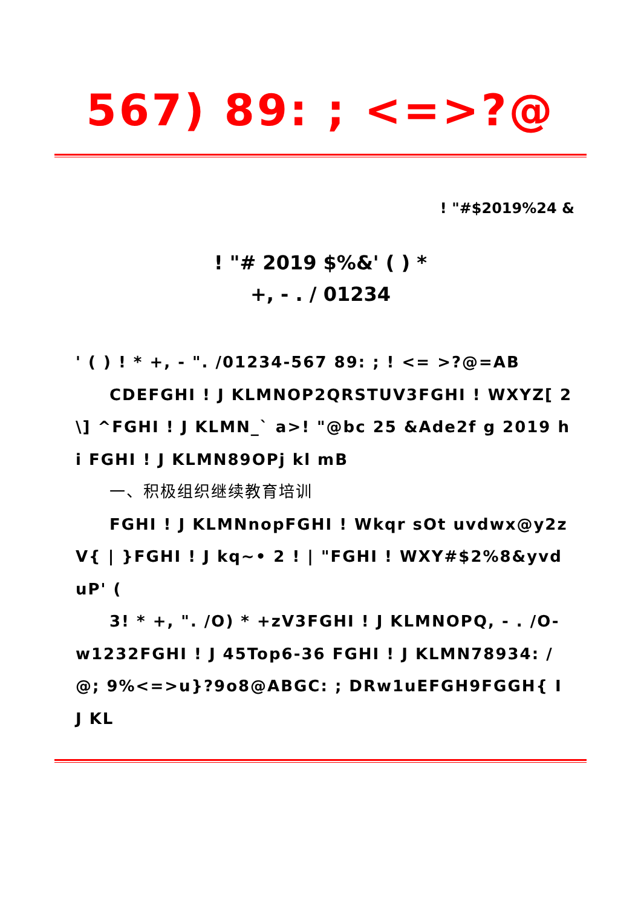567) 89: ; <=>?@
! "#$2019%24 &
! "# 2019 $%&' ( ) *
+, - . / 01234
' ( ) ! * +, - ". /01234-567 89: ; ! <= >?@=AB
CDEFGHI ! J KLMNOP2QRSTUV3FGHI ! WXYZ[ 2\] ^FGHI ! J KLMN_` a>! "@bc 25 &Ade2f g 2019 hi FGHI ! J KLMN89OPj kl mB
一、积极组织继续教育培训
FGHI ! J KLMNnopFGHI ! Wkqr sOt uvdwx@y2z V{ | }FGHI ! J kq~• 2 ! | "FGHI ! WXY#$2%8&yvduP' (
3! * +, ". /O) * +zV3FGHI ! J KLMNOPQ, - . /O-w1232FGHI ! J 45Top6-36 FGHI ! J KLMN78934: /@; 9%<=>u}?9o8@ABGC: ; DRw1uEFGH9FGGH{ I J KL